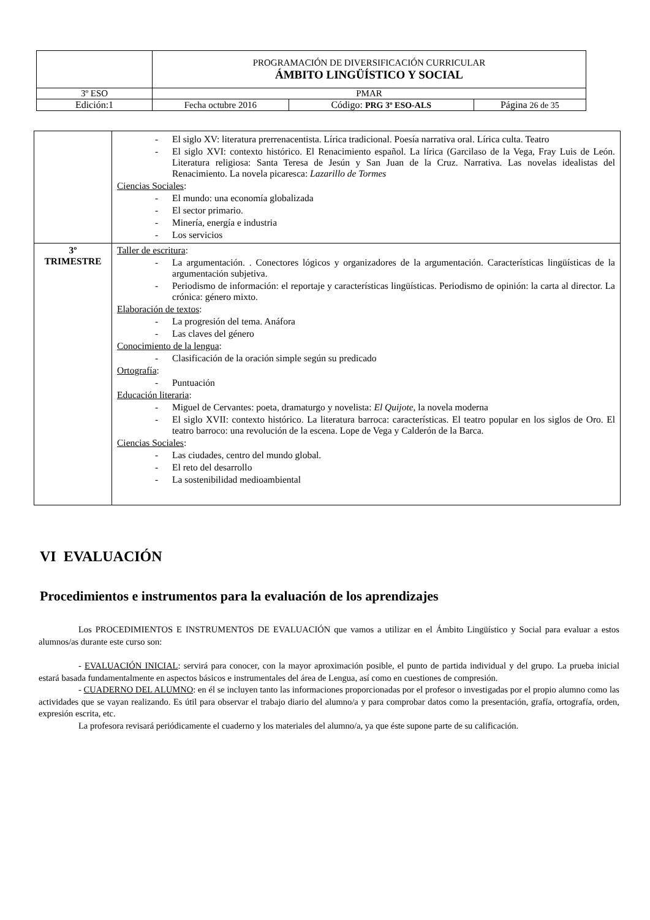| | PROGRAMACIÓN DE DIVERSIFICACIÓN CURRICULAR ÁMBITO LINGÜÍSTICO Y SOCIAL | | |
| 3º ESO | PMAR | | |
| Edición:1 | Fecha octubre 2016 | Código: PRG 3º ESO-ALS | Página 26 de 35 |
| | - El siglo XV: literatura prerrenacentista. Lírica tradicional. Poesía narrativa oral. Lírica culta. Teatro - El siglo XVI: contexto histórico. El Renacimiento español. La lírica (Garcilaso de la Vega, Fray Luis de León. Literatura religiosa: Santa Teresa de Jesún y San Juan de la Cruz. Narrativa. Las novelas idealistas del Renacimiento. La novela picaresca: Lazarillo de Tormes Ciencias Sociales : - El mundo: una economía globalizada - El sector primario. - Minería, energía e industria - Los servicios |
| 3º TRIMESTRE | Taller de escritura : - La argumentación. . Conectores lógicos y organizadores de la argumentación. Características lingüísticas de la argumentación subjetiva. - Periodismo de información: el reportaje y características lingüísticas. Periodismo de opinión: la carta al director. La crónica: género mixto. Elaboración de textos : - La progresión del tema. Anáfora - Las claves del género Conocimiento de la lengua : - Clasificación de la oración simple según su predicado Ortografía : - Puntuación Educación literaria : - Miguel de Cervantes: poeta, dramaturgo y novelista: El Quijote , la novela moderna - El siglo XVII: contexto histórico. La literatura barroca: características. El teatro popular en los siglos de Oro. El teatro barroco: una revolución de la escena. Lope de Vega y Calderón de la Barca. Ciencias Sociales : - Las ciudades, centro del mundo global. - El reto del desarrollo - La sostenibilidad medioambiental |
VI EVALUACIÓN
Procedimientos e instrumentos para la evaluación de los aprendizajes
Los PROCEDIMIENTOS E INSTRUMENTOS DE EVALUACIÓN que vamos a utilizar en el Ámbito Lingüístico y Social para evaluar a estos alumnos/as durante este curso son:
- EVALUACIÓN INICIAL: servirá para conocer, con la mayor aproximación posible, el punto de partida individual y del grupo. La prueba inicial estará basada fundamentalmente en aspectos básicos e instrumentales del área de Lengua, así como en cuestiones de compresión.
- CUADERNO DEL ALUMNO: en él se incluyen tanto las informaciones proporcionadas por el profesor o investigadas por el propio alumno como las actividades que se vayan realizando. Es útil para observar el trabajo diario del alumno/a y para comprobar datos como la presentación, grafía, ortografía, orden, expresión escrita, etc.
La profesora revisará periódicamente el cuaderno y los materiales del alumno/a, ya que éste supone parte de su calificación.